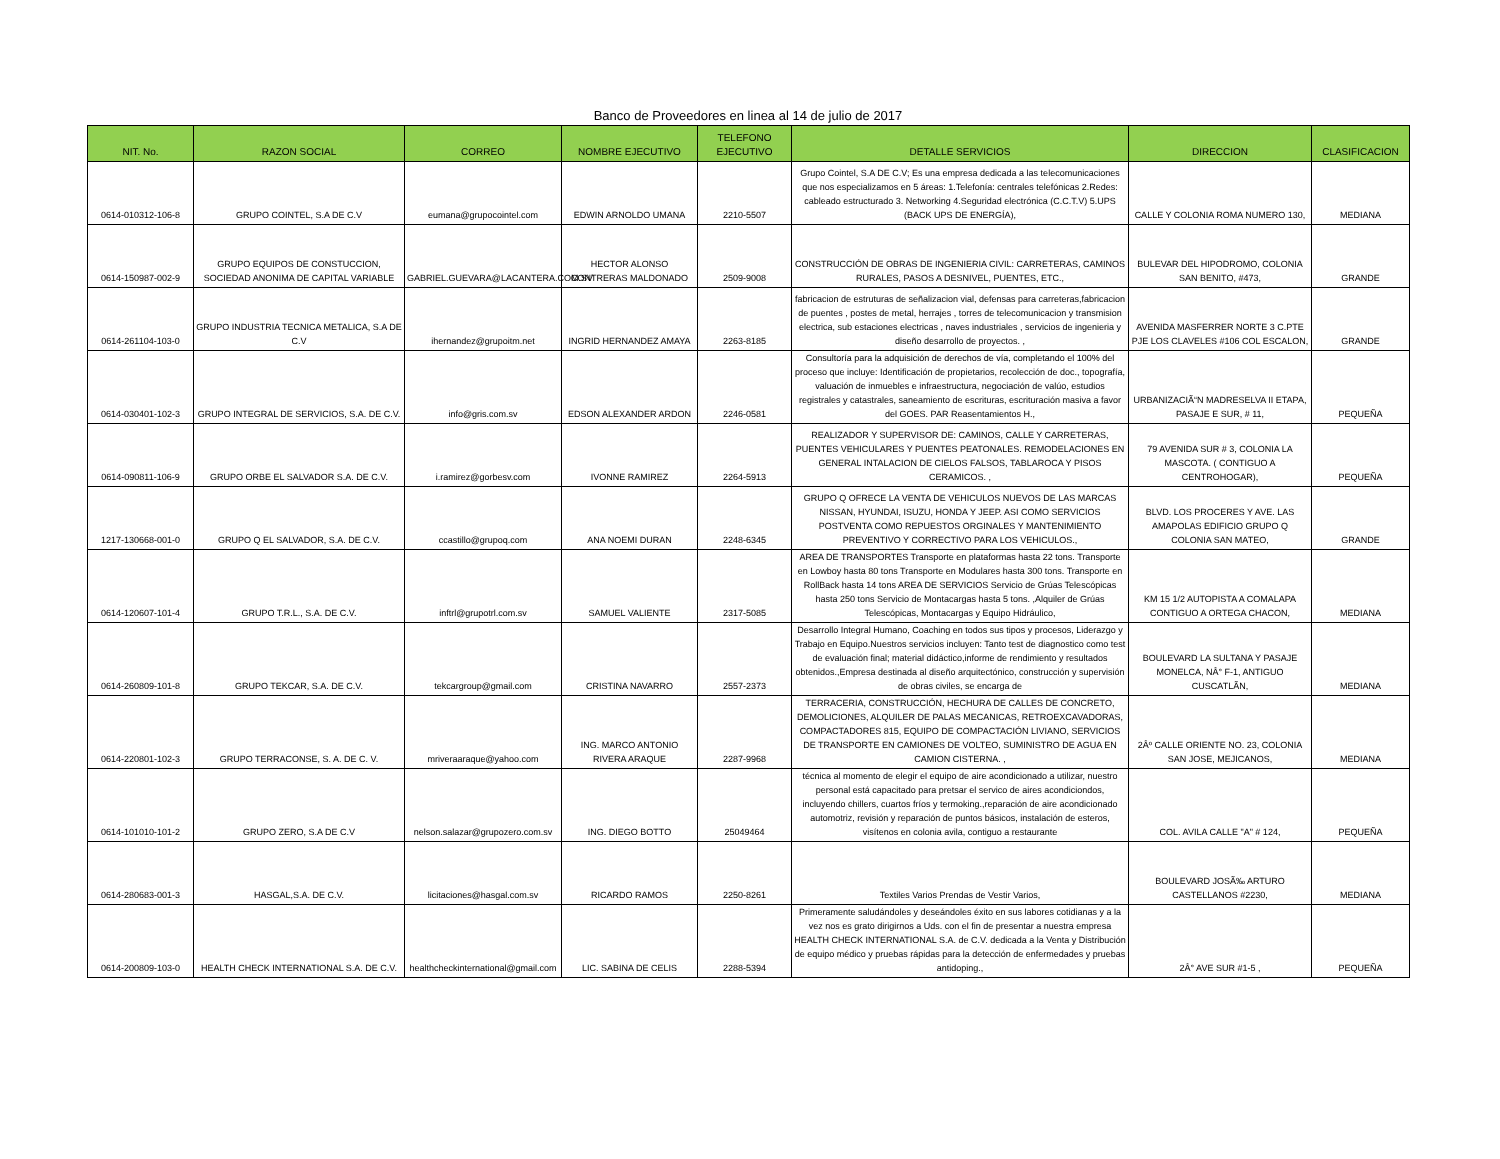Banco de Proveedores en linea al 14 de julio de 2017
| NIT. No. | RAZON SOCIAL | CORREO | NOMBRE EJECUTIVO | TELEFONO EJECUTIVO | DETALLE SERVICIOS | DIRECCION | CLASIFICACION |
| --- | --- | --- | --- | --- | --- | --- | --- |
| 0614-010312-106-8 | GRUPO COINTEL, S.A DE C.V | eumana@grupocointel.com | EDWIN ARNOLDO UMANA | 2210-5507 | Grupo Cointel, S.A DE C.V; Es una empresa dedicada a las telecomunicaciones que nos especializamos en 5 áreas: 1.Telefonía: centrales telefónicas 2.Redes: cableado estructurado 3. Networking 4.Seguridad electrónica (C.C.T.V) 5.UPS (BACK UPS DE ENERGÍA), | CALLE Y COLONIA ROMA NUMERO 130, | MEDIANA |
| 0614-150987-002-9 | GRUPO EQUIPOS DE CONSTUCCION, SOCIEDAD ANONIMA DE CAPITAL VARIABLE | GABRIEL.GUEVARA@LACANTERA.COM.SV | HECTOR ALONSO CONTRERAS MALDONADO | 2509-9008 | CONSTRUCCIÓN DE OBRAS DE INGENIERIA CIVIL: CARRETERAS, CAMINOS RURALES, PASOS A DESNIVEL, PUENTES, ETC., | BULEVAR DEL HIPODROMO, COLONIA SAN BENITO, #473, | GRANDE |
| 0614-261104-103-0 | GRUPO INDUSTRIA TECNICA METALICA, S.A DE C.V | ihernandez@grupoitm.net | INGRID HERNANDEZ AMAYA | 2263-8185 | fabricacion de estruturas de señalizacion vial, defensas para carreteras,fabricacion de puentes , postes de metal, herrajes , torres de telecomunicacion y transmision electrica, sub estaciones electricas , naves industriales , servicios de ingenieria y diseño desarrollo de proyectos. , | AVENIDA MASFERRER NORTE 3 C.PTE PJE LOS CLAVELES #106 COL ESCALON, | GRANDE |
| 0614-030401-102-3 | GRUPO INTEGRAL DE SERVICIOS, S.A. DE C.V. | info@gris.com.sv | EDSON ALEXANDER ARDON | 2246-0581 | Consultoría para la adquisición de derechos de vía, completando el 100% del proceso que incluye: Identificación de propietarios, recolección de doc., topografía, valuación de inmuebles e infraestructura, negociación de valúo, estudios registrales y catastrales, saneamiento de escrituras, escrituración masiva a favor del GOES. PAR Reasentamientos H., | URBANIZACIÃ“N MADRESELVA II ETAPA, PASAJE E SUR, # 11, | PEQUEÑA |
| 0614-090811-106-9 | GRUPO ORBE EL SALVADOR S.A. DE C.V. | i.ramirez@gorbesv.com | IVONNE RAMIREZ | 2264-5913 | REALIZADOR Y SUPERVISOR DE: CAMINOS, CALLE Y CARRETERAS, PUENTES VEHICULARES Y PUENTES PEATONALES. REMODELACIONES EN GENERAL INTALACION DE CIELOS FALSOS, TABLAROCA Y PISOS CERAMICOS. , | 79 AVENIDA SUR # 3, COLONIA LA MASCOTA. ( CONTIGUO A CENTROHOGAR), | PEQUEÑA |
| 1217-130668-001-0 | GRUPO Q EL SALVADOR, S.A. DE C.V. | ccastillo@grupoq.com | ANA NOEMI DURAN | 2248-6345 | GRUPO Q OFRECE LA VENTA DE VEHICULOS NUEVOS DE LAS MARCAS NISSAN, HYUNDAI, ISUZU, HONDA Y JEEP. ASI COMO SERVICIOS POSTVENTA COMO REPUESTOS ORGINALES Y MANTENIMIENTO PREVENTIVO Y CORRECTIVO PARA LOS VEHICULOS., | BLVD. LOS PROCERES Y AVE. LAS AMAPOLAS EDIFICIO GRUPO Q COLONIA SAN MATEO, | GRANDE |
| 0614-120607-101-4 | GRUPO T.R.L., S.A. DE C.V. | inftrl@grupotrl.com.sv | SAMUEL VALIENTE | 2317-5085 | AREA DE TRANSPORTES Transporte en plataformas hasta 22 tons. Transporte en Lowboy hasta 80 tons Transporte en Modulares hasta 300 tons. Transporte en RollBack hasta 14 tons AREA DE SERVICIOS Servicio de Grúas Telescópicas hasta 250 tons Servicio de Montacargas hasta 5 tons. ,Alquiler de Grúas Telescópicas, Montacargas y Equipo Hidráulico, | KM 15 1/2 AUTOPISTA A COMALAPA CONTIGUO A ORTEGA CHACON, | MEDIANA |
| 0614-260809-101-8 | GRUPO TEKCAR, S.A. DE C.V. | tekcargroup@gmail.com | CRISTINA NAVARRO | 2557-2373 | Desarrollo Integral Humano, Coaching en todos sus tipos y procesos, Liderazgo y Trabajo en Equipo.Nuestros servicios incluyen: Tanto test de diagnostico como test de evaluación final; material didáctico,informe de rendimiento y resultados obtenidos.,Empresa destinada al diseño arquitectónico, construcción y supervisión de obras civiles, se encarga de | BOULEVARD LA SULTANA Y PASAJE MONELCA, NÂ° F-1, ANTIGUO CUSCATLÃN, | MEDIANA |
| 0614-220801-102-3 | GRUPO TERRACONSE, S. A. DE C. V. | mriveraaraque@yahoo.com | ING. MARCO ANTONIO RIVERA ARAQUE | 2287-9968 | TERRACERIA, CONSTRUCCIÓN, HECHURA DE CALLES DE CONCRETO, DEMOLICIONES, ALQUILER DE PALAS MECANICAS, RETROEXCAVADORAS, COMPACTADORES 815, EQUIPO DE COMPACTACIÓN LIVIANO, SERVICIOS DE TRANSPORTE EN CAMIONES DE VOLTEO, SUMINISTRO DE AGUA EN CAMION CISTERNA. , | 2Âº CALLE ORIENTE NO. 23, COLONIA SAN JOSE, MEJICANOS, | MEDIANA |
| 0614-101010-101-2 | GRUPO ZERO, S.A DE C.V | nelson.salazar@grupozero.com.sv | ING. DIEGO BOTTO | 25049464 | técnica al momento de elegir el equipo de aire acondicionado a utilizar, nuestro personal está capacitado para pretsar el servico de aires acondiciondos, incluyendo chillers, cuartos fríos y termoking.,reparación de aire acondicionado automotriz, revisión y reparación de puntos básicos, instalación de esteros, visítenos en colonia avila, contiguo a restaurante | COL. AVILA CALLE "A" # 124, | PEQUEÑA |
| 0614-280683-001-3 | HASGAL,S.A. DE C.V. | licitaciones@hasgal.com.sv | RICARDO RAMOS | 2250-8261 | Textiles Varios Prendas de Vestir Varios, | BOULEVARD JOSÃ‰ ARTURO CASTELLANOS #2230, | MEDIANA |
| 0614-200809-103-0 | HEALTH CHECK INTERNATIONAL S.A. DE C.V. | healthcheckinternational@gmail.com | LIC. SABINA DE CELIS | 2288-5394 | Primeramente saludándoles y deseándoles éxito en sus labores cotidianas y a la vez nos es grato dirigirnos a Uds. con el fin de presentar a nuestra empresa HEALTH CHECK INTERNATIONAL S.A. de C.V. dedicada a la Venta y Distribución de equipo médico y pruebas rápidas para la detección de enfermedades y pruebas antidoping., | 2Â° AVE SUR #1-5 , | PEQUEÑA |